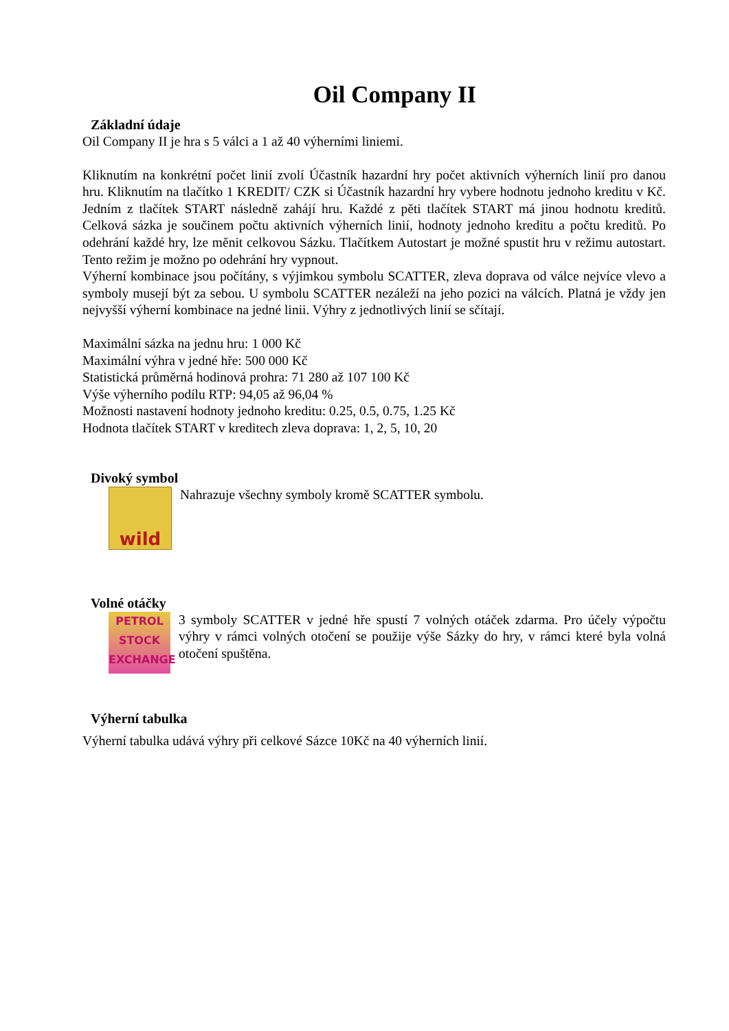Oil Company II
Základní údaje
Oil Company II je hra s 5 válci a 1 až 40 výherními liniemi.
Kliknutím na konkrétní počet linií zvolí Účastník hazardní hry počet aktivních výherních linií pro danou hru. Kliknutím na tlačítko 1 KREDIT/ CZK si Účastník hazardní hry vybere hodnotu jednoho kreditu v Kč. Jedním z tlačítek START následně zahájí hru. Každé z pěti tlačítek START má jinou hodnotu kreditů. Celková sázka je součinem počtu aktivních výherních linií, hodnoty jednoho kreditu a počtu kreditů. Po odehrání každé hry, lze měnit celkovou Sázku. Tlačítkem Autostart je možné spustit hru v režimu autostart. Tento režim je možno po odehrání hry vypnout.
Výherní kombinace jsou počítány, s výjimkou symbolu SCATTER, zleva doprava od válce nejvíce vlevo a symboly musejí být za sebou. U symbolu SCATTER nezáleží na jeho pozici na válcích. Platná je vždy jen nejvyšší výherní kombinace na jedné linii. Výhry z jednotlivých linií se sčítají.
Maximální sázka na jednu hru: 1 000 Kč
Maximální výhra v jedné hře: 500 000 Kč
Statistická průměrná hodinová prohra: 71 280 až 107 100 Kč
Výše výherního podílu RTP: 94,05 až 96,04 %
Možnosti nastavení hodnoty jednoho kreditu: 0.25, 0.5, 0.75, 1.25 Kč
Hodnota tlačítek START v kreditech zleva doprava: 1, 2, 5, 10, 20
Divoký symbol
wild
Nahrazuje všechny symboly kromě SCATTER symbolu.
Volné otáčky
PETROL
STOCK
EXCHANGE
3 symboly SCATTER v jedné hře spustí 7 volných otáček zdarma. Pro účely výpočtu výhry v rámci volných otočení se použije výše Sázky do hry, v rámci které byla volná otočení spuštěna.
Výherní tabulka
Výherní tabulka udává výhry při celkové Sázce 10Kč na 40 výherních linií.